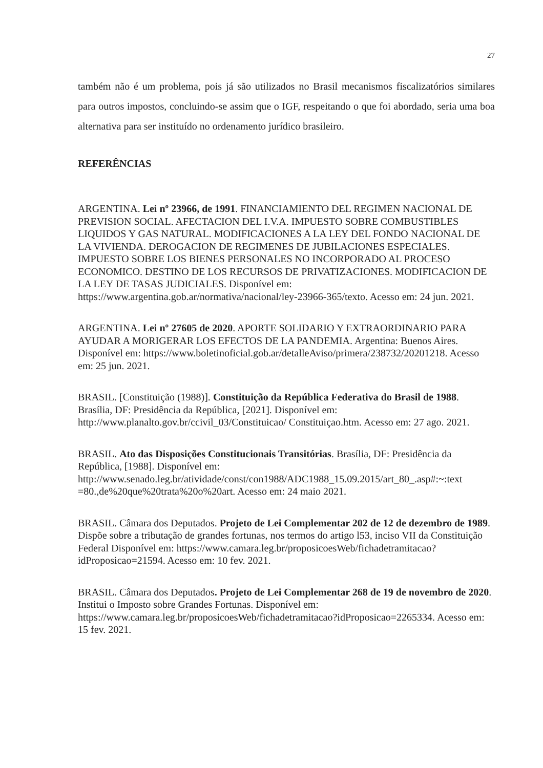27
também não é um problema, pois já são utilizados no Brasil mecanismos fiscalizatórios similares para outros impostos, concluindo-se assim que o IGF, respeitando o que foi abordado, seria uma boa alternativa para ser instituído no ordenamento jurídico brasileiro.
REFERÊNCIAS
ARGENTINA. Lei nº 23966, de 1991. FINANCIAMIENTO DEL REGIMEN NACIONAL DE PREVISION SOCIAL. AFECTACION DEL I.V.A. IMPUESTO SOBRE COMBUSTIBLES LIQUIDOS Y GAS NATURAL. MODIFICACIONES A LA LEY DEL FONDO NACIONAL DE LA VIVIENDA. DEROGACION DE REGIMENES DE JUBILACIONES ESPECIALES. IMPUESTO SOBRE LOS BIENES PERSONALES NO INCORPORADO AL PROCESO ECONOMICO. DESTINO DE LOS RECURSOS DE PRIVATIZACIONES. MODIFICACION DE LA LEY DE TASAS JUDICIALES. Disponível em: https://www.argentina.gob.ar/normativa/nacional/ley-23966-365/texto. Acesso em: 24 jun. 2021.
ARGENTINA. Lei nº 27605 de 2020. APORTE SOLIDARIO Y EXTRAORDINARIO PARA AYUDAR A MORIGERAR LOS EFECTOS DE LA PANDEMIA. Argentina: Buenos Aires. Disponível em: https://www.boletinoficial.gob.ar/detalleAviso/primera/238732/20201218. Acesso em: 25 jun. 2021.
BRASIL. [Constituição (1988)]. Constituição da República Federativa do Brasil de 1988. Brasília, DF: Presidência da República, [2021]. Disponível em: http://www.planalto.gov.br/ccivil_03/Constituicao/ Constituiçao.htm. Acesso em: 27 ago. 2021.
BRASIL. Ato das Disposições Constitucionais Transitórias. Brasília, DF: Presidência da República, [1988]. Disponível em: http://www.senado.leg.br/atividade/const/con1988/ADC1988_15.09.2015/art_80_.asp#:~:text =80.,de%20que%20trata%20o%20art. Acesso em: 24 maio 2021.
BRASIL. Câmara dos Deputados. Projeto de Lei Complementar 202 de 12 de dezembro de 1989. Dispõe sobre a tributação de grandes fortunas, nos termos do artigo l53, inciso VII da Constituição Federal Disponível em: https://www.camara.leg.br/proposicoesWeb/fichadetramitacao?idProposicao=21594. Acesso em: 10 fev. 2021.
BRASIL. Câmara dos Deputados. Projeto de Lei Complementar 268 de 19 de novembro de 2020. Institui o Imposto sobre Grandes Fortunas. Disponível em: https://www.camara.leg.br/proposicoesWeb/fichadetramitacao?idProposicao=2265334. Acesso em: 15 fev. 2021.